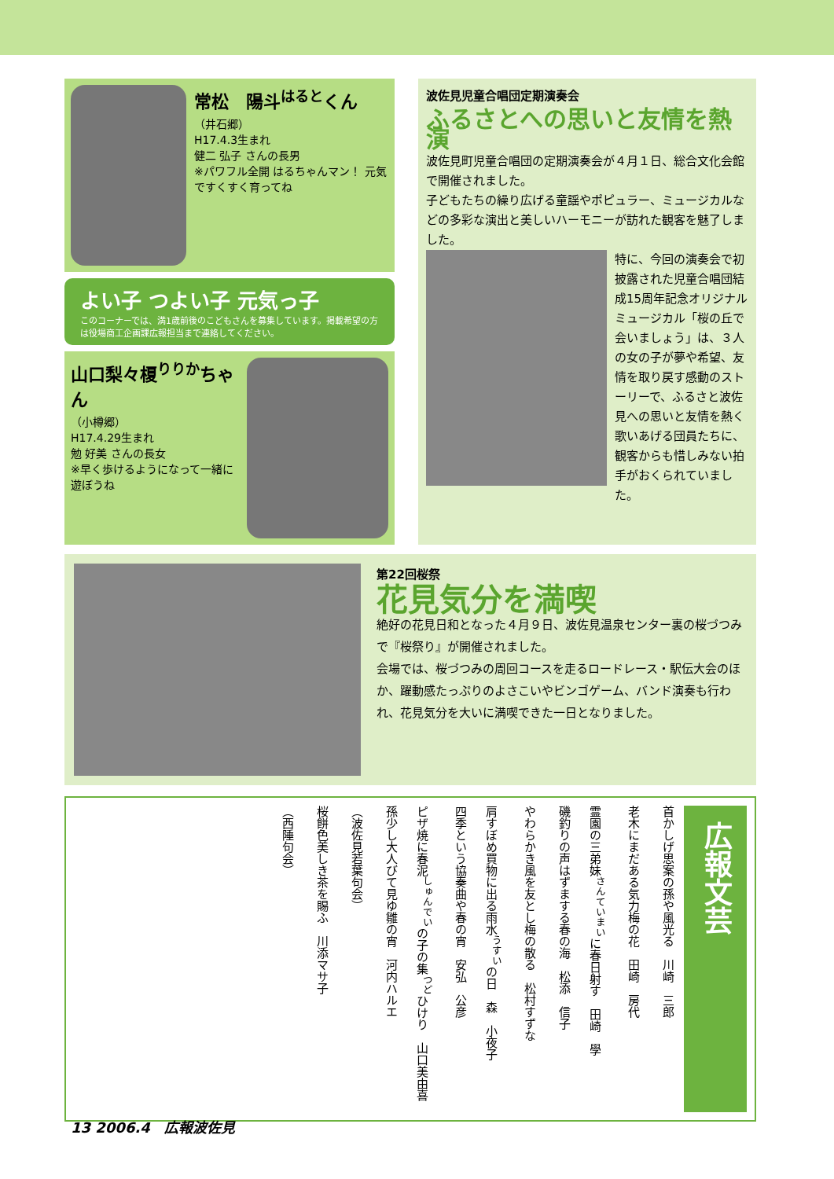常松　陽斗<sup>はると</sup>くん
（井石郷）
H17.4.3生まれ
健二 弘子 さんの長男
※パワフル全開 はるちゃんマン！ 元気ですくすく育ってね
よい子 つよい子 元気っ子
このコーナーでは、満1歳前後のこどもさんを募集しています。掲載希望の方は役場商工企画課広報担当まで連絡してください。
山口梨々榎<sup>りりか</sup>ちゃん
（小樽郷）
H17.4.29生まれ
勉 好美 さんの長女
※早く歩けるようになって一緒に遊ぼうね
波佐見児童合唱団定期演奏会
ふるさとへの思いと友情を熱演
波佐見町児童合唱団の定期演奏会が４月１日、総合文化会館で開催されました。
子どもたちの繰り広げる童謡やポピュラー、ミュージカルなどの多彩な演出と美しいハーモニーが訪れた観客を魅了しました。
特に、今回の演奏会で初披露された児童合唱団結成15周年記念オリジナルミュージカル「桜の丘で会いましょう」は、３人の女の子が夢や希望、友情を取り戻す感動のストーリーで、ふるさと波佐見への思いと友情を熱く歌いあげる団員たちに、観客からも惜しみない拍手がおくられていました。
第22回桜祭
花見気分を満喫
絶好の花見日和となった４月９日、波佐見温泉センター裏の桜づつみで『桜祭り』が開催されました。
会場では、桜づつみの周回コースを走るロードレース・駅伝大会のほか、躍動感たっぷりのよさこいやビンゴゲーム、バンド演奏も行われ、花見気分を大いに満喫できた一日となりました。
広報文芸
首かしげ思案の孫や風光る　川崎　三郎
老木にまだある気力梅の花　田崎　房代
霊園の三弟妹<sup>さんていまい</sup>に春日射す　田崎　學
磯釣りの声はずまする春の海　松添　信子
やわらかき風を友とし梅の散る　松村すずな
肩すぼめ買物に出る雨水<sup>うすい</sup>の日　森　小夜子
四季という協奏曲や春の宵　安弘　公彦
ピザ焼に春泥<sup>しゅんでい</sup>の子の集<sup>つど</sup>ひけり　山口美由喜
孫少し大人びて見ゆ雛の宵　河内ハルエ
（波佐見若葉句会）
桜餅色美しき茶を賜ふ　川添マサ子
（西陲句会）
13 2006.4　広報波佐見